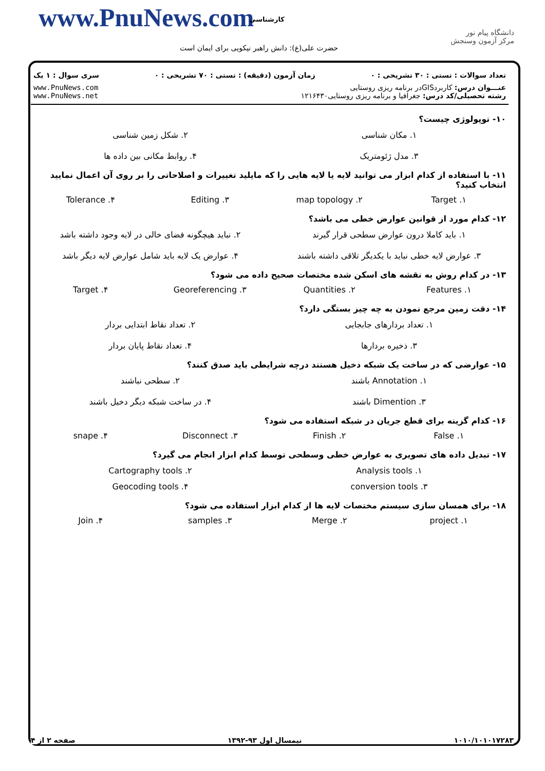www.PnuNews.com کارشناسی
حضرت علی(ع): دانش راهبر نیکویی برای ایمان است
دانشگاه پیام نور
مرکز آزمون وسنجش
تعداد سوالات : تستی : ۳۰ تشریحی : ۰ زمان آزمون (دقیقه) : تستی : ۷۰ تشریحی : ۰ سری سوال : ۱ یک
عنـــوان درس: کاربردGISدر برنامه ریزی روستایی
رشته تحصیلی/کد درس: جغرافیا و برنامه ریزی روستایی۱۲۱۶۴۳۰
www.PnuNews.com
www.PnuNews.net
۱۰- توپولوژی چیست؟
۱. مکان شناسی ۲. شکل زمین شناسی ۳. مدل ژئومتریک ۴. روابط مکانی بین داده ها
۱۱- با استفاده از کدام ابزار می توانید لایه یا لایه هایی را که مایلید تغییرات و اصلاحاتی را بر روی آن اعمال نمایید انتخاب کنید؟
۱. Target ۲. map topology ۳. Editing ۴. Tolerance
۱۲- کدام مورد از قوانین عوارض خطی می باشد؟
۱. باید کاملا درون عوارض سطحی قرار گیرند ۲. نباید هیچگونه فضای خالی در لایه وجود داشته باشد ۳. عوارض لایه خطی نباید با یکدیگر تلاقی داشته باشند ۴. عوارض یک لایه باید شامل عوارض لایه دیگر باشد
۱۳- در کدام روش به نقشه های اسکن شده مختصات صحیح داده می شود؟
۱. Features ۲. Quantities ۳. Georeferencing ۴. Target
۱۴- دقت زمین مرجع نمودن به چه چیز بستگی دارد؟
۱. تعداد بردارهای جابجایی ۲. تعداد نقاط ابتدایی بردار ۳. ذخیره بردارها ۴. تعداد نقاط پایان بردار
۱۵- عوارضی که در ساخت یک شبکه دخیل هستند درچه شرایطی باید صدق کنند؟
۱. Annotation باشند ۲. سطحی نباشند ۳. Dimention باشند ۴. در ساخت شبکه دیگر دخیل باشند
۱۶- کدام گزینه برای قطع جریان در شبکه استفاده می شود؟
۱. False ۲. Finish ۳. Disconnect ۴. snape
۱۷- تبدیل داده های تصویری به عوارض خطی وسطحی توسط کدام ابزار انجام می گیرد؟
۱. Analysis tools ۲. Cartography tools ۳. conversion tools ۴. Geocoding tools
۱۸- برای همسان سازی سیستم مختصات لایه ها از کدام ابزار استفاده می شود؟
۱. project ۲. Merge ۳. samples ۴. Join
۱۰۱۰/۱۰۱۰۱۷۲۸۳ نیمسال اول ۹۳-۱۳۹۲ صفحه ۲ از ۴